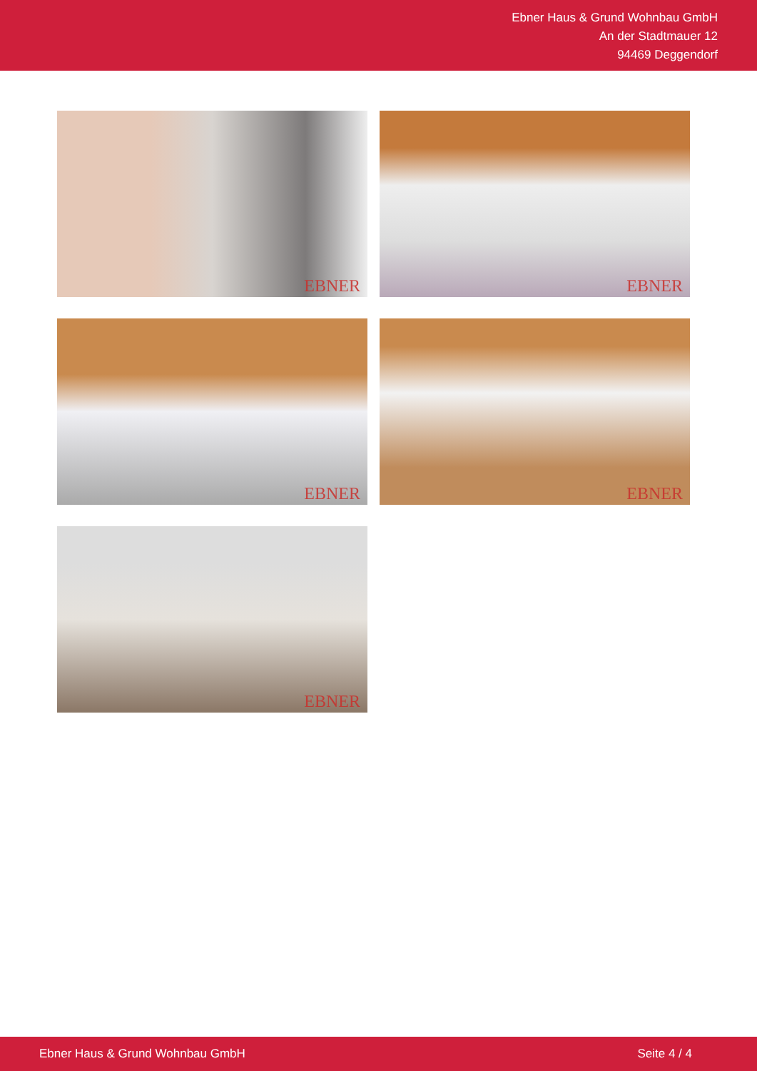Ebner Haus & Grund Wohnbau GmbH
An der Stadtmauer 12
94469 Deggendorf
EBNER
EBNER
EBNER
EBNER
EBNER
Ebner Haus & Grund Wohnbau GmbH Seite 4 / 4